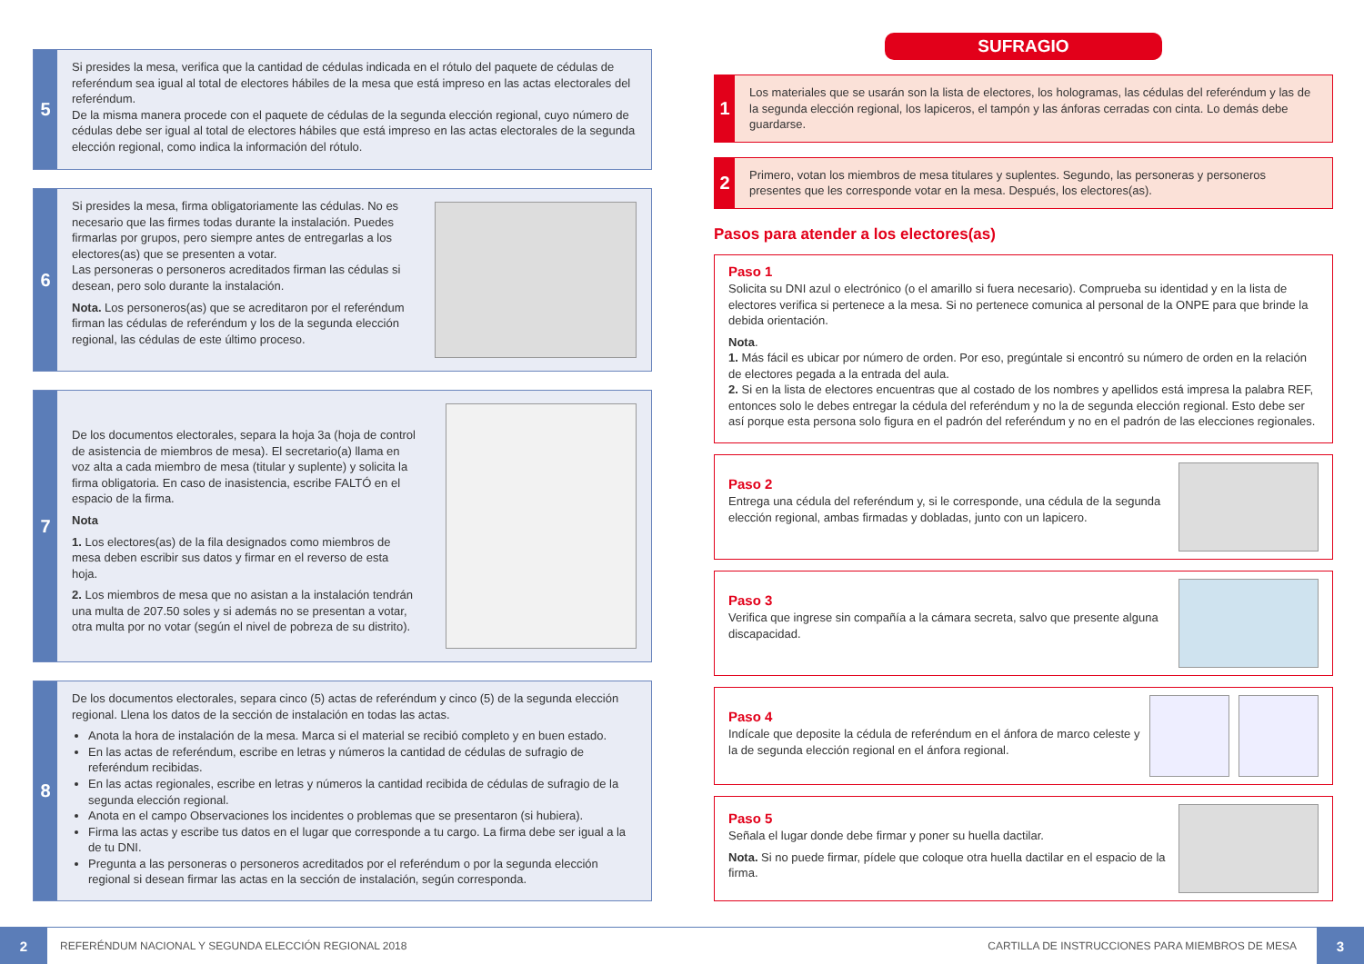5
Si presides la mesa, verifica que la cantidad de cédulas indicada en el rótulo del paquete de cédulas de referéndum sea igual al total de electores hábiles de la mesa que está impreso en las actas electorales del referéndum.
De la misma manera procede con el paquete de cédulas de la segunda elección regional, cuyo número de cédulas debe ser igual al total de electores hábiles que está impreso en las actas electorales de la segunda elección regional, como indica la información del rótulo.
6
Si presides la mesa, firma obligatoriamente las cédulas. No es necesario que las firmes todas durante la instalación. Puedes firmarlas por grupos, pero siempre antes de entregarlas a los electores(as) que se presenten a votar.
Las personeras o personeros acreditados firman las cédulas si desean, pero solo durante la instalación.
Nota. Los personeros(as) que se acreditaron por el referéndum firman las cédulas de referéndum y los de la segunda elección regional, las cédulas de este último proceso.
7
De los documentos electorales, separa la hoja 3a (hoja de control de asistencia de miembros de mesa). El secretario(a) llama en voz alta a cada miembro de mesa (titular y suplente) y solicita la firma obligatoria. En caso de inasistencia, escribe FALTÓ en el espacio de la firma.
Nota
1. Los electores(as) de la fila designados como miembros de mesa deben escribir sus datos y firmar en el reverso de esta hoja.
2. Los miembros de mesa que no asistan a la instalación tendrán una multa de 207.50 soles y si además no se presentan a votar, otra multa por no votar (según el nivel de pobreza de su distrito).
8
De los documentos electorales, separa cinco (5) actas de referéndum y cinco (5) de la segunda elección regional. Llena los datos de la sección de instalación en todas las actas.
Anota la hora de instalación de la mesa. Marca si el material se recibió completo y en buen estado.
En las actas de referéndum, escribe en letras y números la cantidad de cédulas de sufragio de referéndum recibidas.
En las actas regionales, escribe en letras y números la cantidad recibida de cédulas de sufragio de la segunda elección regional.
Anota en el campo Observaciones los incidentes o problemas que se presentaron (si hubiera).
Firma las actas y escribe tus datos en el lugar que corresponde a tu cargo. La firma debe ser igual a la de tu DNI.
Pregunta a las personeras o personeros acreditados por el referéndum o por la segunda elección regional si desean firmar las actas en la sección de instalación, según corresponda.
SUFRAGIO
1
Los materiales que se usarán son la lista de electores, los hologramas, las cédulas del referéndum y las de la segunda elección regional, los lapiceros, el tampón y las ánforas cerradas con cinta. Lo demás debe guardarse.
2
Primero, votan los miembros de mesa titulares y suplentes. Segundo, las personeras y personeros presentes que les corresponde votar en la mesa. Después, los electores(as).
Pasos para atender a los electores(as)
Paso 1
Solicita su DNI azul o electrónico (o el amarillo si fuera necesario). Comprueba su identidad y en la lista de electores verifica si pertenece a la mesa. Si no pertenece comunica al personal de la ONPE para que brinde la debida orientación.
Nota.
1. Más fácil es ubicar por número de orden. Por eso, pregúntale si encontró su número de orden en la relación de electores pegada a la entrada del aula.
2. Si en la lista de electores encuentras que al costado de los nombres y apellidos está impresa la palabra REF, entonces solo le debes entregar la cédula del referéndum y no la de segunda elección regional. Esto debe ser así porque esta persona solo figura en el padrón del referéndum y no en el padrón de las elecciones regionales.
Paso 2
Entrega una cédula del referéndum y, si le corresponde, una cédula de la segunda elección regional, ambas firmadas y dobladas, junto con un lapicero.
Paso 3
Verifica que ingrese sin compañía a la cámara secreta, salvo que presente alguna discapacidad.
Paso 4
Indícale que deposite la cédula de referéndum en el ánfora de marco celeste y la de segunda elección regional en el ánfora regional.
Paso 5
Señala el lugar donde debe firmar y poner su huella dactilar.
Nota. Si no puede firmar, pídele que coloque otra huella dactilar en el espacio de la firma.
2
REFERÉNDUM NACIONAL Y SEGUNDA ELECCIÓN REGIONAL 2018
CARTILLA DE INSTRUCCIONES PARA MIEMBROS DE MESA
3